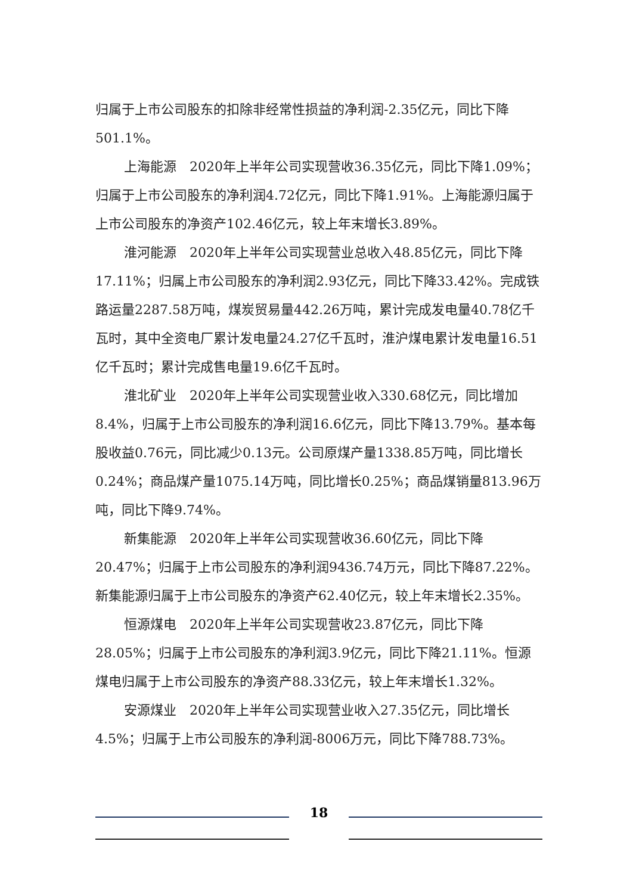归属于上市公司股东的扣除非经常性损益的净利润-2.35亿元，同比下降501.1%。
上海能源　2020年上半年公司实现营收36.35亿元，同比下降1.09%；归属于上市公司股东的净利润4.72亿元，同比下降1.91%。上海能源归属于上市公司股东的净资产102.46亿元，较上年末增长3.89%。
淮河能源　2020年上半年公司实现营业总收入48.85亿元，同比下降17.11%；归属上市公司股东的净利润2.93亿元，同比下降33.42%。完成铁路运量2287.58万吨，煤炭贸易量442.26万吨，累计完成发电量40.78亿千瓦时，其中全资电厂累计发电量24.27亿千瓦时，淮沪煤电累计发电量16.51亿千瓦时；累计完成售电量19.6亿千瓦时。
淮北矿业　2020年上半年公司实现营业收入330.68亿元，同比增加8.4%，归属于上市公司股东的净利润16.6亿元，同比下降13.79%。基本每股收益0.76元，同比减少0.13元。公司原煤产量1338.85万吨，同比增长0.24%；商品煤产量1075.14万吨，同比增长0.25%；商品煤销量813.96万吨，同比下降9.74%。
新集能源　2020年上半年公司实现营收36.60亿元，同比下降20.47%；归属于上市公司股东的净利润9436.74万元，同比下降87.22%。新集能源归属于上市公司股东的净资产62.40亿元，较上年末增长2.35%。
恒源煤电　2020年上半年公司实现营收23.87亿元，同比下降28.05%；归属于上市公司股东的净利润3.9亿元，同比下降21.11%。恒源煤电归属于上市公司股东的净资产88.33亿元，较上年末增长1.32%。
安源煤业　2020年上半年公司实现营业收入27.35亿元，同比增长4.5%；归属于上市公司股东的净利润-8006万元，同比下降788.73%。
18